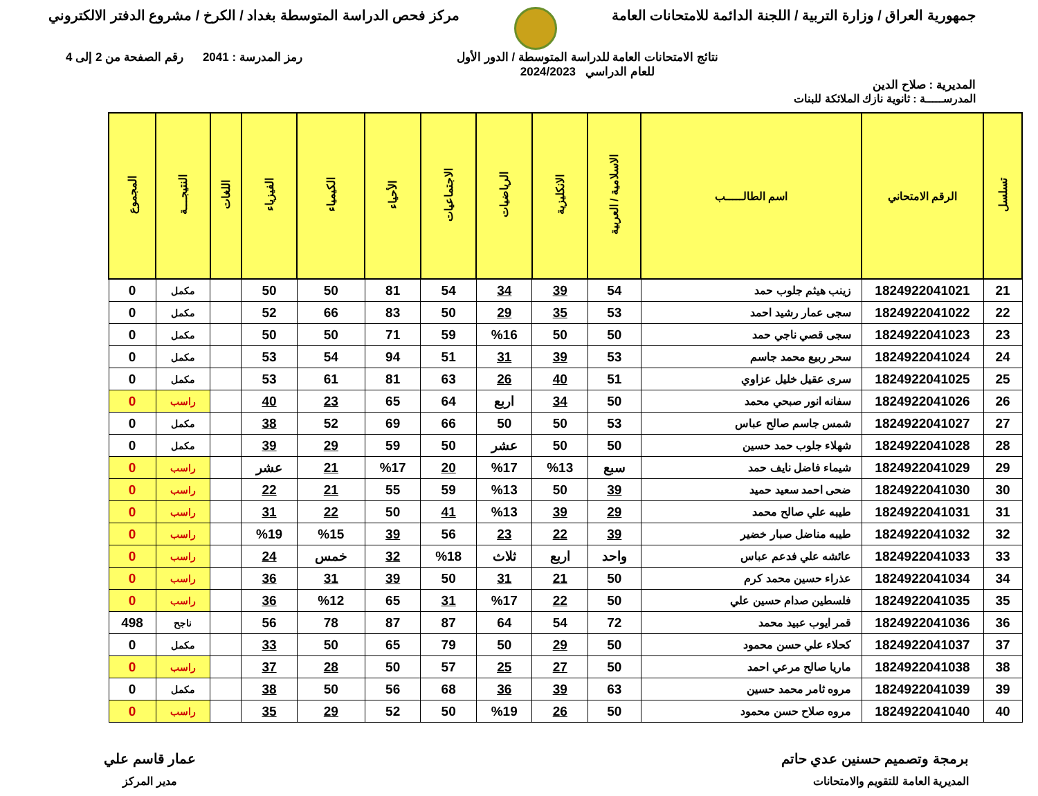جمهورية العراق / وزارة التربية / اللجنة الدائمة للامتحانات العامة
مركز فحص الدراسة المتوسطة بغداد / الكرخ / مشروع الدفتر الالكتروني
المديرية : صلاح الدين
نتائج الامتحانات العامة للدراسة المتوسطة / الدور الأول
للعام الدراسي 2024/2023
رمز المدرسة : 2041 رقم الصفحة من 2 إلى 4
المدرســـــة : ثانوية نازك الملائكة للبنات
| تسلسل | الرقم الامتحاني | اسم الطالـــــب | الاسلامية / العربية | الانكليزية | الرياضيات | الاجتماعيات | الأحياء | الكيمياء | الفيزياء | اللغات | النتيجـــة | المجموع |
| --- | --- | --- | --- | --- | --- | --- | --- | --- | --- | --- | --- | --- |
| 21 | 1824922041021 | زينب هيثم جلوب حمد | 54 | 39 | 34 | 54 | 81 | 50 | 50 | | مكمل | 0 |
| 22 | 1824922041022 | سجى عمار رشيد احمد | 53 | 35 | 29 | 50 | 83 | 66 | 52 | | مكمل | 0 |
| 23 | 1824922041023 | سجى قصي ناجي حمد | 50 | 50 | %16 | 59 | 71 | 50 | 50 | | مكمل | 0 |
| 24 | 1824922041024 | سحر ربيع محمد جاسم | 53 | 39 | 31 | 51 | 94 | 54 | 53 | | مكمل | 0 |
| 25 | 1824922041025 | سرى عقيل خليل عزاوي | 51 | 40 | 26 | 63 | 81 | 61 | 53 | | مكمل | 0 |
| 26 | 1824922041026 | سفانه انور صبحي محمد | 50 | 34 | اربع | 64 | 65 | 23 | 40 | | راسب | 0 |
| 27 | 1824922041027 | شمس جاسم صالح عباس | 53 | 50 | 50 | 66 | 69 | 52 | 38 | | مكمل | 0 |
| 28 | 1824922041028 | شهلاء جلوب حمد حسين | 50 | 50 | عشر | 50 | 59 | 29 | 39 | | مكمل | 0 |
| 29 | 1824922041029 | شيماء فاضل نايف حمد | سبع | %13 | %17 | 20 | %17 | 21 | عشر | | راسب | 0 |
| 30 | 1824922041030 | ضحى احمد سعيد حميد | 39 | 50 | %13 | 59 | 55 | 21 | 22 | | راسب | 0 |
| 31 | 1824922041031 | طيبه علي صالح محمد | 29 | 39 | %13 | 41 | 50 | 22 | 31 | | راسب | 0 |
| 32 | 1824922041032 | طيبه مناضل صبار خضير | 39 | 22 | 23 | 56 | 39 | %15 | %19 | | راسب | 0 |
| 33 | 1824922041033 | عائشه علي فدعم عباس | واحد | اربع | ثلاث | %18 | 32 | خمس | 24 | | راسب | 0 |
| 34 | 1824922041034 | عذراء حسين محمد كرم | 50 | 21 | 31 | 50 | 39 | 31 | 36 | | راسب | 0 |
| 35 | 1824922041035 | فلسطين صدام حسين علي | 50 | 22 | %17 | 31 | 65 | %12 | 36 | | راسب | 0 |
| 36 | 1824922041036 | قمر ايوب عبيد محمد | 72 | 54 | 64 | 87 | 87 | 78 | 56 | | ناجح | 498 |
| 37 | 1824922041037 | كحلاء علي حسن محمود | 50 | 29 | 50 | 79 | 65 | 50 | 33 | | مكمل | 0 |
| 38 | 1824922041038 | ماريا صالح مرعي احمد | 50 | 27 | 25 | 57 | 50 | 28 | 37 | | راسب | 0 |
| 39 | 1824922041039 | مروه ثامر محمد حسين | 63 | 39 | 36 | 68 | 56 | 50 | 38 | | مكمل | 0 |
| 40 | 1824922041040 | مروه صلاح حسن محمود | 50 | 26 | %19 | 50 | 52 | 29 | 35 | | راسب | 0 |
برمجة وتصميم حسنين عدي حاتم
المديرية العامة للتقويم والامتحانات
عمار قاسم علي
مدير المركز